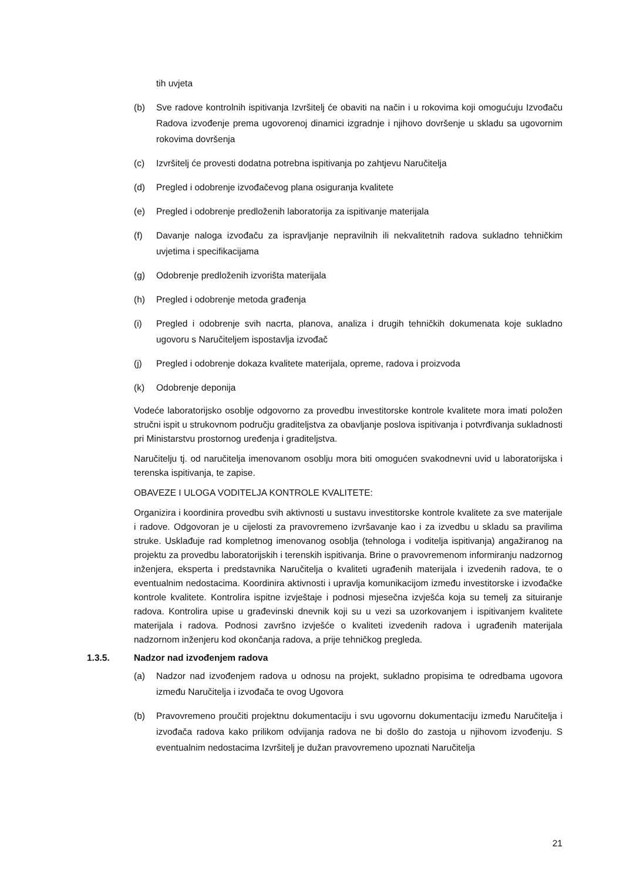tih uvjeta
(b) Sve radove kontrolnih ispitivanja Izvršitelj će obaviti na način i u rokovima koji omogućuju Izvođaču Radova izvođenje prema ugovorenoj dinamici izgradnje i njihovo dovršenje u skladu sa ugovornim rokovima dovršenja
(c) Izvršitelj će provesti dodatna potrebna ispitivanja po zahtjevu Naručitelja
(d) Pregled i odobrenje izvođačevog plana osiguranja kvalitete
(e) Pregled i odobrenje predloženih laboratorija za ispitivanje materijala
(f) Davanje naloga izvođaču za ispravljanje nepravilnih ili nekvalitetnih radova sukladno tehničkim uvjetima i specifikacijama
(g) Odobrenje predloženih izvorišta materijala
(h) Pregled i odobrenje metoda građenja
(i) Pregled i odobrenje svih nacrta, planova, analiza i drugih tehničkih dokumenata koje sukladno ugovoru s Naručiteljem ispostavlja izvođač
(j) Pregled i odobrenje dokaza kvalitete materijala, opreme, radova i proizvoda
(k) Odobrenje deponija
Vodeće laboratorijsko osoblje odgovorno za provedbu investitorske kontrole kvalitete mora imati položen stručni ispit u strukovnom području graditeljstva za obavljanje poslova ispitivanja i potvrđivanja sukladnosti pri Ministarstvu prostornog uređenja i graditeljstva.
Naručitelju tj. od naručitelja imenovanom osoblju mora biti omogućen svakodnevni uvid u laboratorijska i terenska ispitivanja, te zapise.
OBAVEZE I ULOGA VODITELJA KONTROLE KVALITETE:
Organizira i koordinira provedbu svih aktivnosti u sustavu investitorske kontrole kvalitete za sve materijale i radove. Odgovoran je u cijelosti za pravovremeno izvršavanje kao i za izvedbu u skladu sa pravilima struke. Usklađuje rad kompletnog imenovanog osoblja (tehnologa i voditelja ispitivanja) angažiranog na projektu za provedbu laboratorijskih i terenskih ispitivanja. Brine o pravovremenom informiranju nadzornog inženjera, eksperta i predstavnika Naručitelja o kvaliteti ugrađenih materijala i izvedenih radova, te o eventualnim nedostacima. Koordinira aktivnosti i upravlja komunikacijom između investitorske i izvođačke kontrole kvalitete. Kontrolira ispitne izvještaje i podnosi mjesečna izvješća koja su temelj za situiranje radova. Kontrolira upise u građevinski dnevnik koji su u vezi sa uzorkovanjem i ispitivanjem kvalitete materijala i radova. Podnosi završno izvješće o kvaliteti izvedenih radova i ugrađenih materijala nadzornom inženjeru kod okončanja radova, a prije tehničkog pregleda.
1.3.5. Nadzor nad izvođenjem radova
(a) Nadzor nad izvođenjem radova u odnosu na projekt, sukladno propisima te odredbama ugovora između Naručitelja i izvođača te ovog Ugovora
(b) Pravovremeno proučiti projektnu dokumentaciju i svu ugovornu dokumentaciju između Naručitelja i izvođača radova kako prilikom odvijanja radova ne bi došlo do zastoja u njihovom izvođenju. S eventualnim nedostacima Izvršitelj je dužan pravovremeno upoznati Naručitelja
21